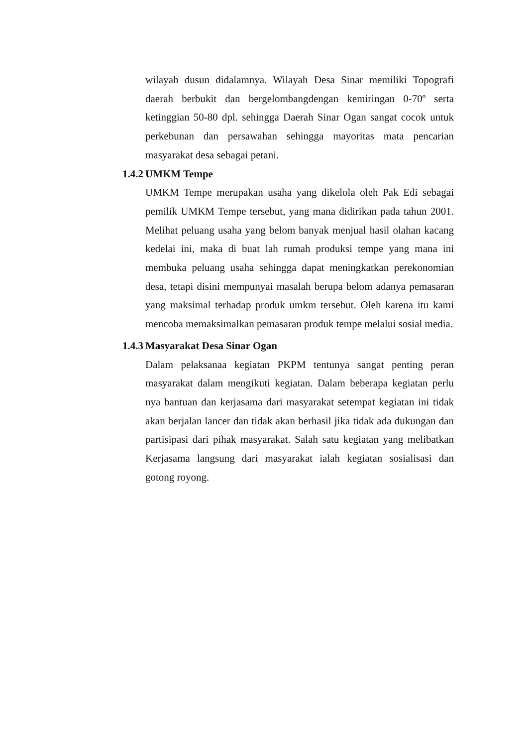wilayah dusun didalamnya. Wilayah Desa Sinar memiliki Topografi daerah berbukit dan bergelombangdengan kemiringan 0-70º serta ketinggian 50-80 dpl. sehingga Daerah Sinar Ogan sangat cocok untuk perkebunan dan persawahan sehingga mayoritas mata pencarian masyarakat desa sebagai petani.
1.4.2 UMKM Tempe
UMKM Tempe merupakan usaha yang dikelola oleh Pak Edi sebagai pemilik UMKM Tempe tersebut, yang mana didirikan pada tahun 2001. Melihat peluang usaha yang belom banyak menjual hasil olahan kacang kedelai ini, maka di buat lah rumah produksi tempe yang mana ini membuka peluang usaha sehingga dapat meningkatkan perekonomian desa, tetapi disini mempunyai masalah berupa belom adanya pemasaran yang maksimal terhadap produk umkm tersebut. Oleh karena itu kami mencoba memaksimalkan pemasaran produk tempe melalui sosial media.
1.4.3 Masyarakat Desa Sinar Ogan
Dalam pelaksanaa kegiatan PKPM tentunya sangat penting peran masyarakat dalam mengikuti kegiatan. Dalam beberapa kegiatan perlu nya bantuan dan kerjasama dari masyarakat setempat kegiatan ini tidak akan berjalan lancer dan tidak akan berhasil jika tidak ada dukungan dan partisipasi dari pihak masyarakat. Salah satu kegiatan yang melibatkan Kerjasama langsung dari masyarakat ialah kegiatan sosialisasi dan gotong royong.